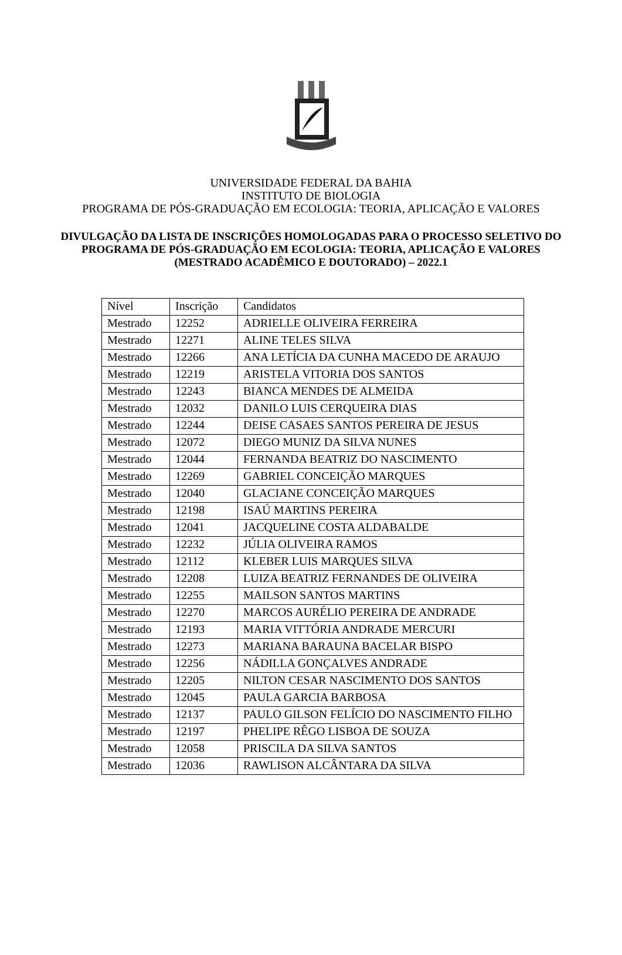UNIVERSIDADE FEDERAL DA BAHIA
INSTITUTO DE BIOLOGIA
PROGRAMA DE PÓS-GRADUAÇÃO EM ECOLOGIA: TEORIA, APLICAÇÃO E VALORES
DIVULGAÇÃO DA LISTA DE INSCRIÇÕES HOMOLOGADAS PARA O PROCESSO SELETIVO DO PROGRAMA DE PÓS-GRADUAÇÃO EM ECOLOGIA: TEORIA, APLICAÇÃO E VALORES (MESTRADO ACADÊMICO E DOUTORADO) – 2022.1
| Nível | Inscrição | Candidatos |
| Mestrado | 12252 | ADRIELLE OLIVEIRA FERREIRA |
| Mestrado | 12271 | ALINE TELES SILVA |
| Mestrado | 12266 | ANA LETÍCIA DA CUNHA MACEDO DE ARAUJO |
| Mestrado | 12219 | ARISTELA VITORIA DOS SANTOS |
| Mestrado | 12243 | BIANCA MENDES DE ALMEIDA |
| Mestrado | 12032 | DANILO LUIS CERQUEIRA DIAS |
| Mestrado | 12244 | DEISE CASAES SANTOS PEREIRA DE JESUS |
| Mestrado | 12072 | DIEGO MUNIZ DA SILVA NUNES |
| Mestrado | 12044 | FERNANDA BEATRIZ DO NASCIMENTO |
| Mestrado | 12269 | GABRIEL CONCEIÇÃO MARQUES |
| Mestrado | 12040 | GLACIANE CONCEIÇÃO MARQUES |
| Mestrado | 12198 | ISAÚ MARTINS PEREIRA |
| Mestrado | 12041 | JACQUELINE COSTA ALDABALDE |
| Mestrado | 12232 | JÚLIA OLIVEIRA RAMOS |
| Mestrado | 12112 | KLEBER LUIS MARQUES SILVA |
| Mestrado | 12208 | LUIZA BEATRIZ FERNANDES DE OLIVEIRA |
| Mestrado | 12255 | MAILSON SANTOS MARTINS |
| Mestrado | 12270 | MARCOS AURÉLIO PEREIRA DE ANDRADE |
| Mestrado | 12193 | MARIA VITTÓRIA ANDRADE MERCURI |
| Mestrado | 12273 | MARIANA BARAUNA BACELAR BISPO |
| Mestrado | 12256 | NÁDILLA GONÇALVES ANDRADE |
| Mestrado | 12205 | NILTON CESAR NASCIMENTO DOS SANTOS |
| Mestrado | 12045 | PAULA GARCIA BARBOSA |
| Mestrado | 12137 | PAULO GILSON FELÍCIO DO NASCIMENTO FILHO |
| Mestrado | 12197 | PHELIPE RÊGO LISBOA DE SOUZA |
| Mestrado | 12058 | PRISCILA DA SILVA SANTOS |
| Mestrado | 12036 | RAWLISON ALCÂNTARA DA SILVA |